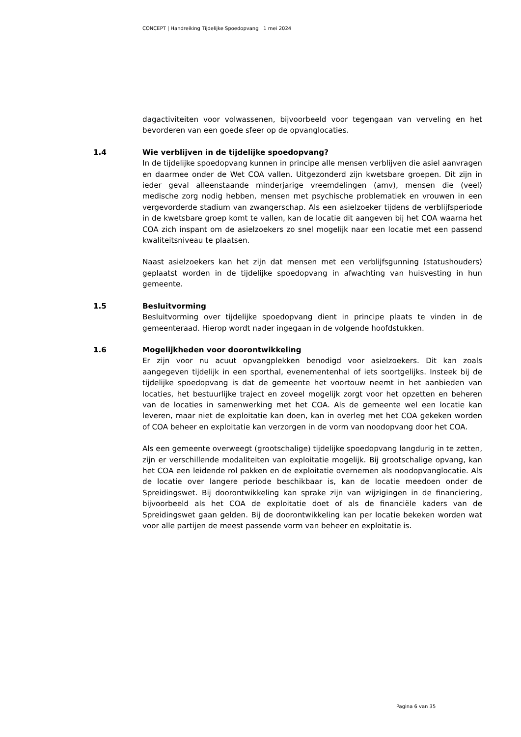CONCEPT | Handreiking Tijdelijke Spoedopvang | 1 mei 2024
dagactiviteiten voor volwassenen, bijvoorbeeld voor tegengaan van verveling en het bevorderen van een goede sfeer op de opvanglocaties.
1.4
Wie verblijven in de tijdelijke spoedopvang?
In de tijdelijke spoedopvang kunnen in principe alle mensen verblijven die asiel aanvragen en daarmee onder de Wet COA vallen. Uitgezonderd zijn kwetsbare groepen. Dit zijn in ieder geval alleenstaande minderjarige vreemdelingen (amv), mensen die (veel) medische zorg nodig hebben, mensen met psychische problematiek en vrouwen in een vergevorderde stadium van zwangerschap. Als een asielzoeker tijdens de verblijfsperiode in de kwetsbare groep komt te vallen, kan de locatie dit aangeven bij het COA waarna het COA zich inspant om de asielzoekers zo snel mogelijk naar een locatie met een passend kwaliteitsniveau te plaatsen.
Naast asielzoekers kan het zijn dat mensen met een verblijfsgunning (statushouders) geplaatst worden in de tijdelijke spoedopvang in afwachting van huisvesting in hun gemeente.
1.5
Besluitvorming
Besluitvorming over tijdelijke spoedopvang dient in principe plaats te vinden in de gemeenteraad. Hierop wordt nader ingegaan in de volgende hoofdstukken.
1.6
Mogelijkheden voor doorontwikkeling
Er zijn voor nu acuut opvangplekken benodigd voor asielzoekers. Dit kan zoals aangegeven tijdelijk in een sporthal, evenementenhal of iets soortgelijks. Insteek bij de tijdelijke spoedopvang is dat de gemeente het voortouw neemt in het aanbieden van locaties, het bestuurlijke traject en zoveel mogelijk zorgt voor het opzetten en beheren van de locaties in samenwerking met het COA. Als de gemeente wel een locatie kan leveren, maar niet de exploitatie kan doen, kan in overleg met het COA gekeken worden of COA beheer en exploitatie kan verzorgen in de vorm van noodopvang door het COA.
Als een gemeente overweegt (grootschalige) tijdelijke spoedopvang langdurig in te zetten, zijn er verschillende modaliteiten van exploitatie mogelijk. Bij grootschalige opvang, kan het COA een leidende rol pakken en de exploitatie overnemen als noodopvanglocatie. Als de locatie over langere periode beschikbaar is, kan de locatie meedoen onder de Spreidingswet. Bij doorontwikkeling kan sprake zijn van wijzigingen in de financiering, bijvoorbeeld als het COA de exploitatie doet of als de financiële kaders van de Spreidingswet gaan gelden. Bij de doorontwikkeling kan per locatie bekeken worden wat voor alle partijen de meest passende vorm van beheer en exploitatie is.
Pagina 6 van 35